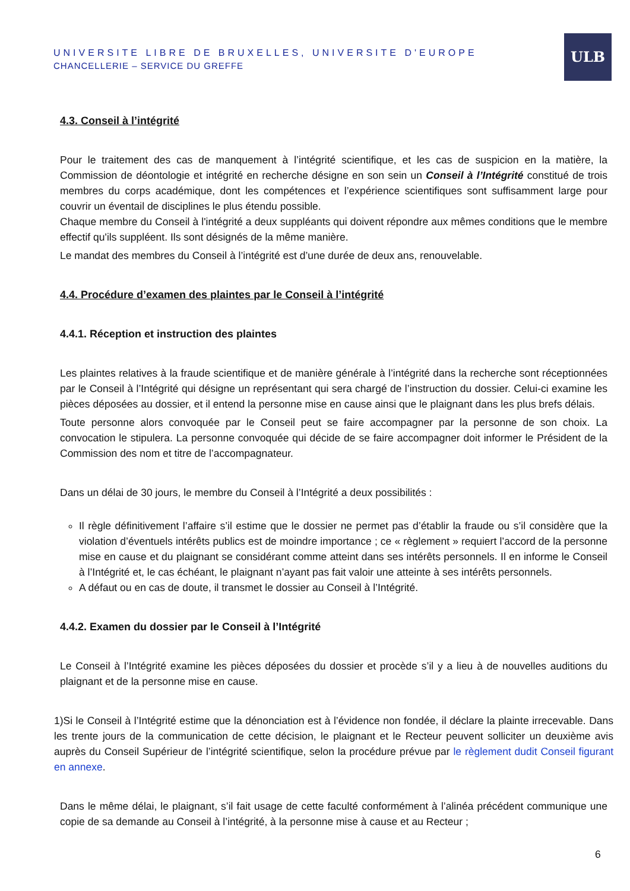UNIVERSITE LIBRE DE BRUXELLES, UNIVERSITE D'EUROPE
CHANCELLERIE – SERVICE DU GREFFE
ULB
4.3. Conseil à l’intégrité
Pour le traitement des cas de manquement à l’intégrité scientifique, et les cas de suspicion en la matière, la Commission de déontologie et intégrité en recherche désigne en son sein un Conseil à l’Intégrité constitué de trois membres du corps académique, dont les compétences et l’expérience scientifiques sont suffisamment large pour couvrir un éventail de disciplines le plus étendu possible.
Chaque membre du Conseil à l'intégrité a deux suppléants qui doivent répondre aux mêmes conditions que le membre effectif qu'ils suppléent. Ils sont désignés de la même manière.
Le mandat des membres du Conseil à l’intégrité est d’une durée de deux ans, renouvelable.
4.4. Procédure d’examen des plaintes par le Conseil à l’intégrité
4.4.1. Réception et instruction des plaintes
Les plaintes relatives à la fraude scientifique et de manière générale à l’intégrité dans la recherche sont réceptionnées par le Conseil à l’Intégrité qui désigne un représentant qui sera chargé de l’instruction du dossier. Celui-ci examine les pièces déposées au dossier, et il entend la personne mise en cause ainsi que le plaignant dans les plus brefs délais.
Toute personne alors convoquée par le Conseil peut se faire accompagner par la personne de son choix. La convocation le stipulera. La personne convoquée qui décide de se faire accompagner doit informer le Président de la Commission des nom et titre de l’accompagnateur.
Dans un délai de 30 jours, le membre du Conseil à l’Intégrité a deux possibilités :
Il règle définitivement l’affaire s’il estime que le dossier ne permet pas d’établir la fraude ou s’il considère que la violation d’éventuels intérêts publics est de moindre importance ; ce « règlement » requiert l’accord de la personne mise en cause et du plaignant se considérant comme atteint dans ses intérêts personnels. Il en informe le Conseil à l’Intégrité et, le cas échéant, le plaignant n’ayant pas fait valoir une atteinte à ses intérêts personnels.
A défaut ou en cas de doute, il transmet le dossier au Conseil à l’Intégrité.
4.4.2. Examen du dossier par le Conseil à l’Intégrité
Le Conseil à l’Intégrité examine les pièces déposées du dossier et procède s’il y a lieu à de nouvelles auditions du plaignant et de la personne mise en cause.
1)Si le Conseil à l’Intégrité estime que la dénonciation est à l’évidence non fondée, il déclare la plainte irrecevable. Dans les trente jours de la communication de cette décision, le plaignant et le Recteur peuvent solliciter un deuxième avis auprès du Conseil Supérieur de l’intégrité scientifique, selon la procédure prévue par le règlement dudit Conseil figurant en annexe.
Dans le même délai, le plaignant, s’il fait usage de cette faculté conformément à l’alinéa précédent communique une copie de sa demande au Conseil à l’intégrité, à la personne mise à cause et au Recteur ;
6